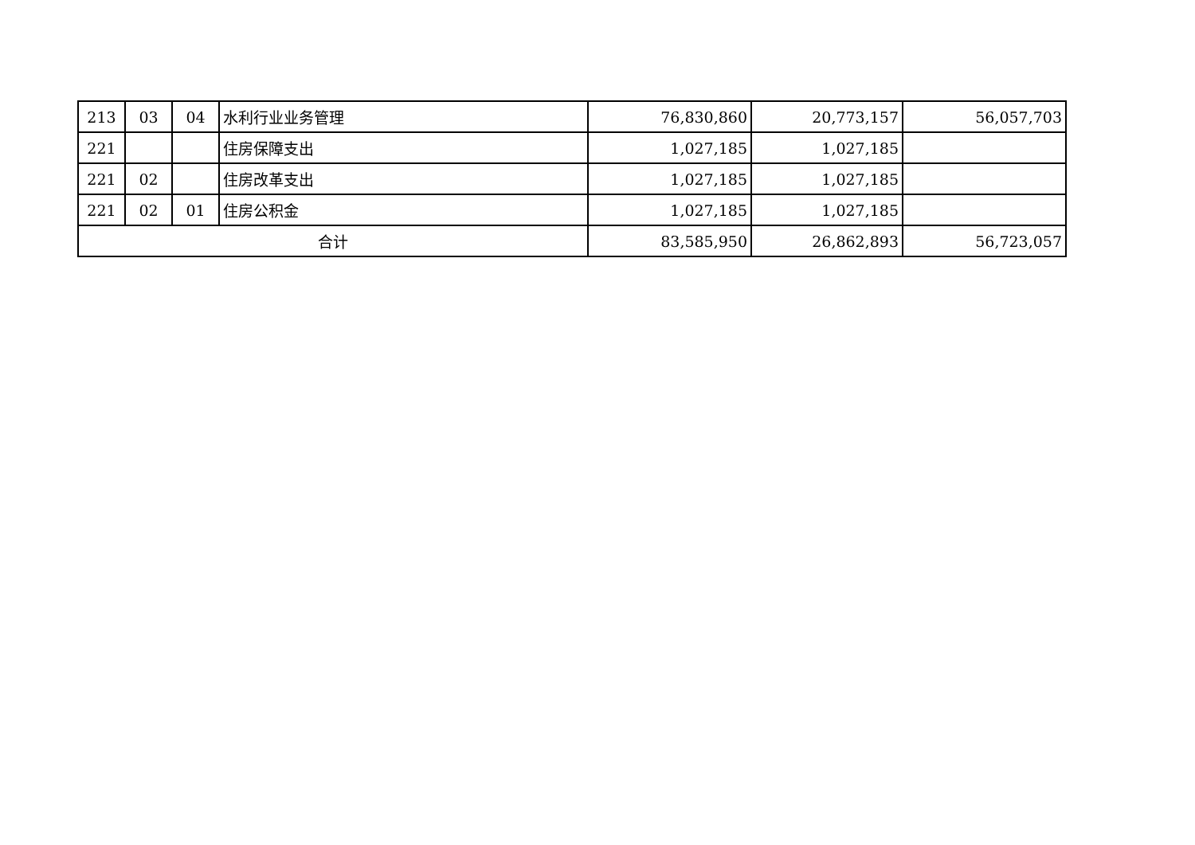| 213 | 03 | 04 | 水利行业业务管理 | 76,830,860 | 20,773,157 | 56,057,703 |
| 221 | | | 住房保障支出 | 1,027,185 | 1,027,185 | |
| 221 | 02 | | 住房改革支出 | 1,027,185 | 1,027,185 | |
| 221 | 02 | 01 | 住房公积金 | 1,027,185 | 1,027,185 | |
| 合计 | | | | 83,585,950 | 26,862,893 | 56,723,057 |